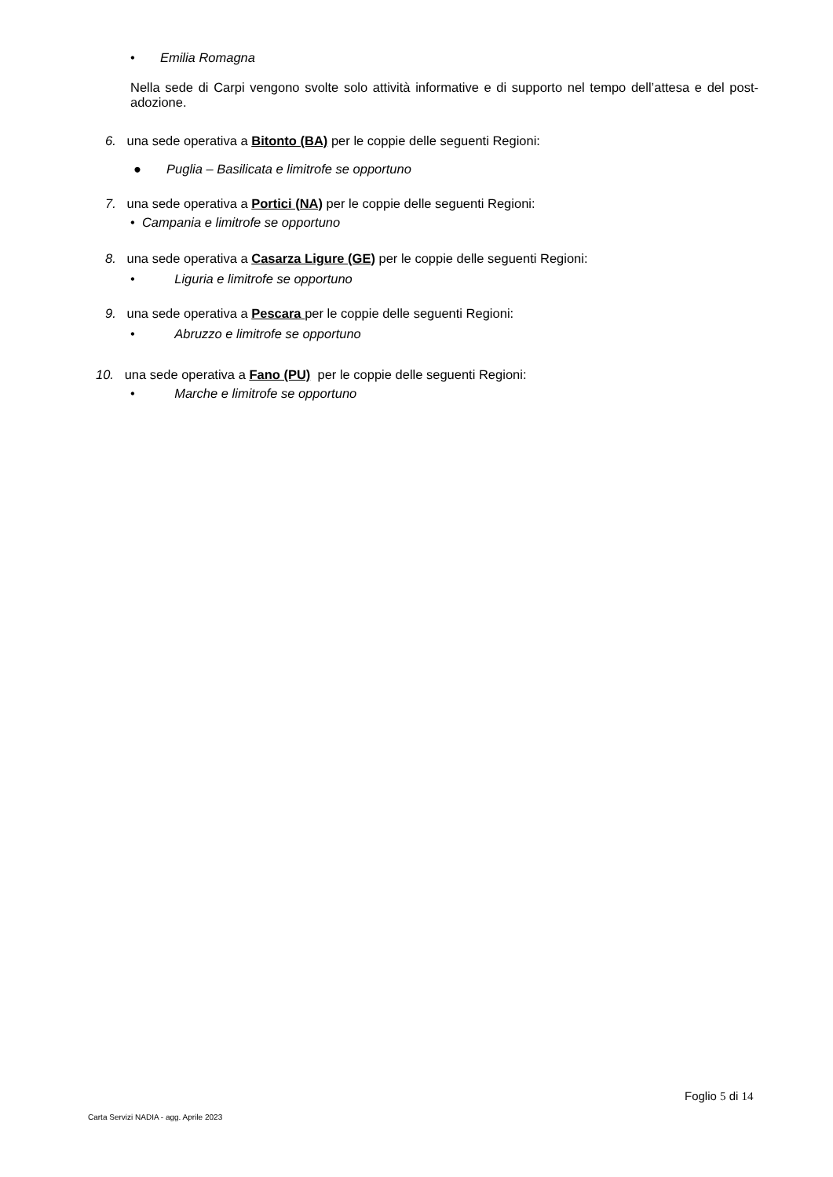• Emilia Romagna
Nella sede di Carpi vengono svolte solo attività informative e di supporto nel tempo dell’attesa e del post-adozione.
6. una sede operativa a Bitonto (BA) per le coppie delle seguenti Regioni:
● Puglia – Basilicata e limitrofe se opportuno
7. una sede operativa a Portici (NA) per le coppie delle seguenti Regioni:
• Campania e limitrofe se opportuno
8. una sede operativa a Casarza Ligure (GE) per le coppie delle seguenti Regioni:
• Liguria e limitrofe se opportuno
9. una sede operativa a Pescara per le coppie delle seguenti Regioni:
• Abruzzo e limitrofe se opportuno
10. una sede operativa a Fano (PU) per le coppie delle seguenti Regioni:
• Marche e limitrofe se opportuno
Foglio 5 di 14
Carta Servizi NADIA - agg. Aprile 2023